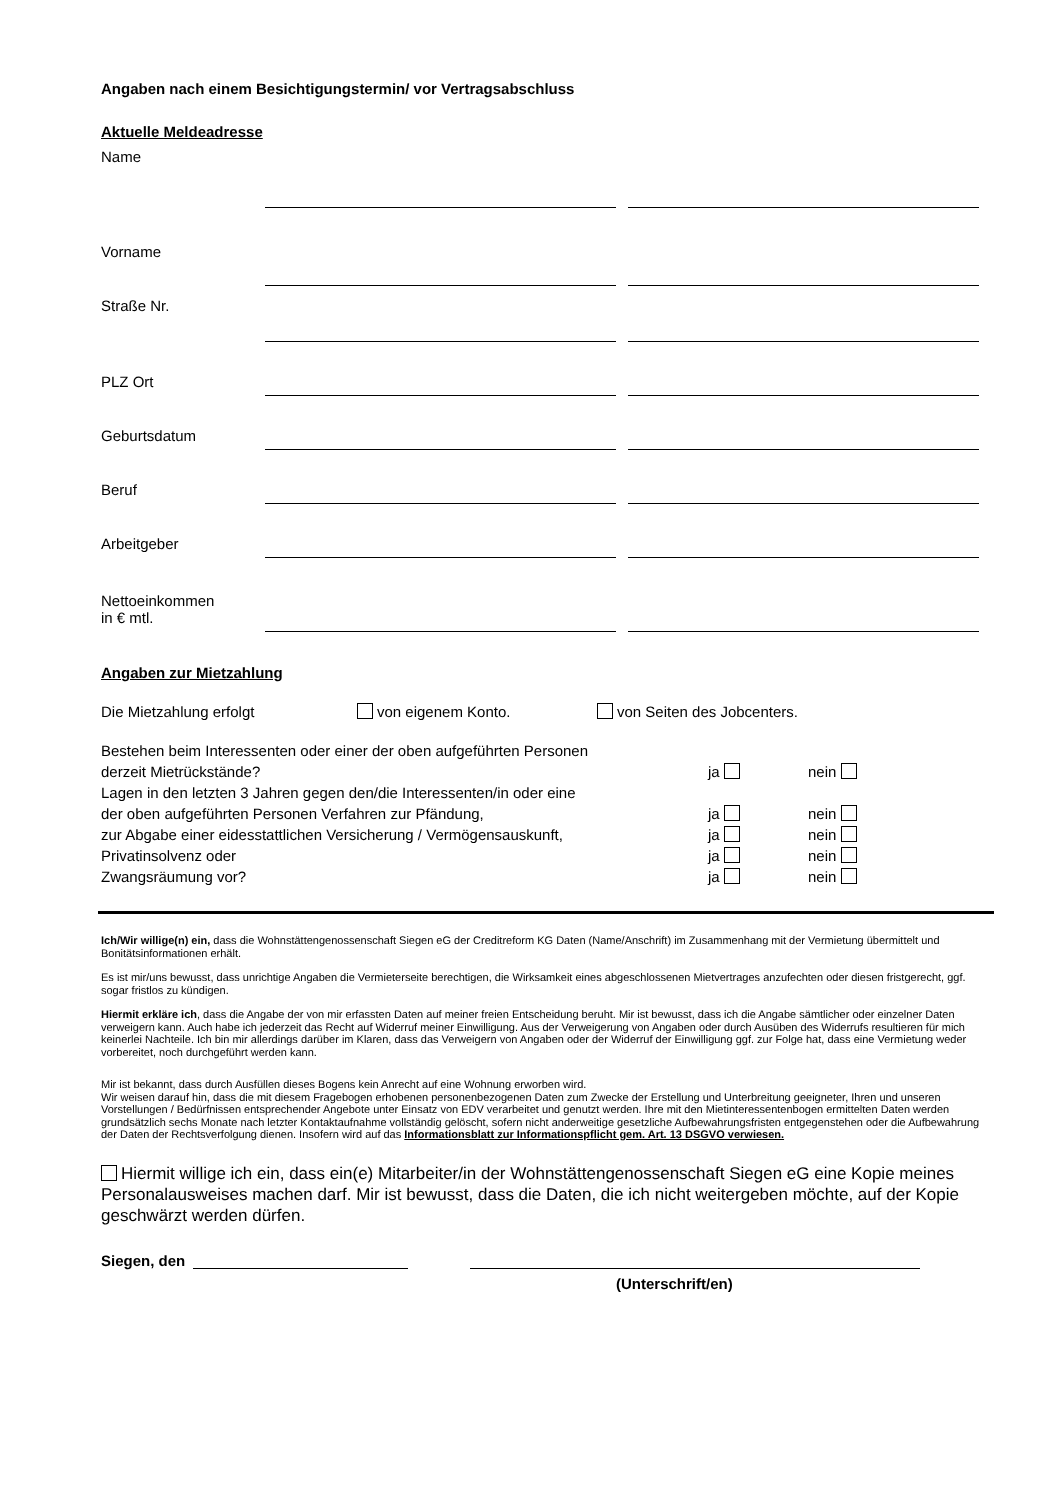Angaben nach einem Besichtigungstermin/ vor Vertragsabschluss
Aktuelle Meldeadresse
Name
Vorname
Straße Nr.
PLZ Ort
Geburtsdatum
Beruf
Arbeitgeber
Nettoeinkommen
in € mtl.
Angaben zur Mietzahlung
Die Mietzahlung erfolgt von eigenem Konto. von Seiten des Jobcenters.
Bestehen beim Interessenten oder einer der oben aufgeführten Personen
derzeit Mietrückstände? ja nein
Lagen in den letzten 3 Jahren gegen den/die Interessenten/in oder eine
der oben aufgeführten Personen Verfahren zur Pfändung, ja nein
zur Abgabe einer eidesstattlichen Versicherung / Vermögensauskunft, ja nein
Privatinsolvenz oder ja nein
Zwangsräumung vor? ja nein
Ich/Wir willige(n) ein, dass die Wohnstättengenossenschaft Siegen eG der Creditreform KG Daten (Name/Anschrift) im Zusammenhang mit der Vermietung übermittelt und Bonitätsinformationen erhält.
Es ist mir/uns bewusst, dass unrichtige Angaben die Vermieterseite berechtigen, die Wirksamkeit eines abgeschlossenen Mietvertrages anzufechten oder diesen fristgerecht, ggf. sogar fristlos zu kündigen.
Hiermit erkläre ich, dass die Angabe der von mir erfassten Daten auf meiner freien Entscheidung beruht. Mir ist bewusst, dass ich die Angabe sämtlicher oder einzelner Daten verweigern kann. Auch habe ich jederzeit das Recht auf Widerruf meiner Einwilligung. Aus der Verweigerung von Angaben oder durch Ausüben des Widerrufs resultieren für mich keinerlei Nachteile. Ich bin mir allerdings darüber im Klaren, dass das Verweigern von Angaben oder der Widerruf der Einwilligung ggf. zur Folge hat, dass eine Vermietung weder vorbereitet, noch durchgeführt werden kann.
Mir ist bekannt, dass durch Ausfüllen dieses Bogens kein Anrecht auf eine Wohnung erworben wird.
Wir weisen darauf hin, dass die mit diesem Fragebogen erhobenen personenbezogenen Daten zum Zwecke der Erstellung und Unterbreitung geeigneter, Ihren und unseren Vorstellungen / Bedürfnissen entsprechender Angebote unter Einsatz von EDV verarbeitet und genutzt werden. Ihre mit den Mietinteressentenbogen ermittelten Daten werden grundsätzlich sechs Monate nach letzter Kontaktaufnahme vollständig gelöscht, sofern nicht anderweitige gesetzliche Aufbewahrungsfristen entgegenstehen oder die Aufbewahrung der Daten der Rechtsverfolgung dienen. Insofern wird auf das Informationsblatt zur Informationspflicht gem. Art. 13 DSGVO verwiesen.
Hiermit willige ich ein, dass ein(e) Mitarbeiter/in der Wohnstättengenossenschaft Siegen eG eine Kopie meines Personalausweises machen darf. Mir ist bewusst, dass die Daten, die ich nicht weitergeben möchte, auf der Kopie geschwärzt werden dürfen.
Siegen, den
(Unterschrift/en)